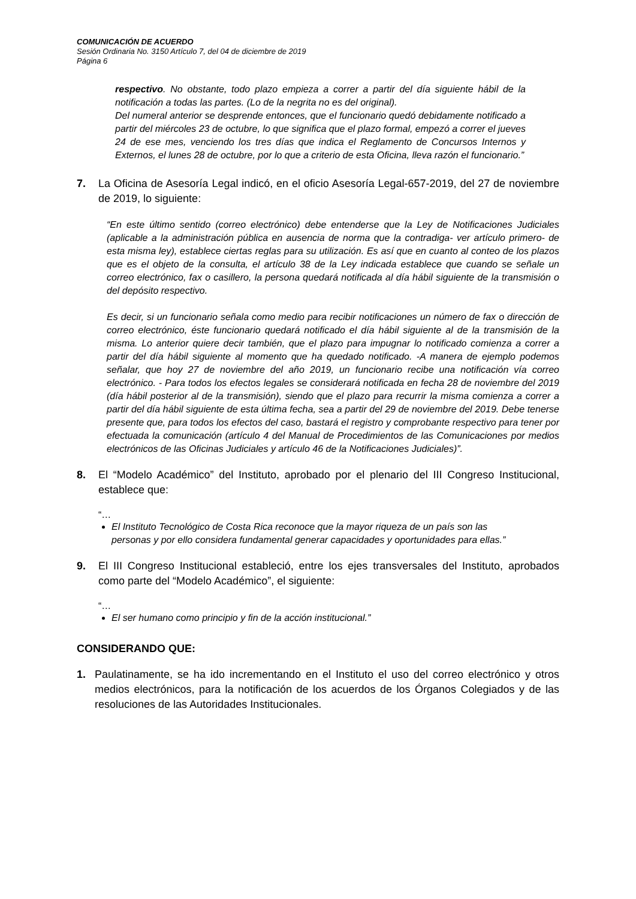COMUNICACIÓN DE ACUERDO
Sesión Ordinaria No. 3150 Artículo 7, del 04 de diciembre de 2019
Página 6
respectivo. No obstante, todo plazo empieza a correr a partir del día siguiente hábil de la notificación a todas las partes. (Lo de la negrita no es del original).
Del numeral anterior se desprende entonces, que el funcionario quedó debidamente notificado a partir del miércoles 23 de octubre, lo que significa que el plazo formal, empezó a correr el jueves 24 de ese mes, venciendo los tres días que indica el Reglamento de Concursos Internos y Externos, el lunes 28 de octubre, por lo que a criterio de esta Oficina, lleva razón el funcionario.”
7. La Oficina de Asesoría Legal indicó, en el oficio Asesoría Legal-657-2019, del 27 de noviembre de 2019, lo siguiente:
“En este último sentido (correo electrónico) debe entenderse que la Ley de Notificaciones Judiciales (aplicable a la administración pública en ausencia de norma que la contradiga- ver artículo primero- de esta misma ley), establece ciertas reglas para su utilización. Es así que en cuanto al conteo de los plazos que es el objeto de la consulta, el artículo 38 de la Ley indicada establece que cuando se señale un correo electrónico, fax o casillero, la persona quedará notificada al día hábil siguiente de la transmisión o del depósito respectivo.
Es decir, si un funcionario señala como medio para recibir notificaciones un número de fax o dirección de correo electrónico, éste funcionario quedará notificado el día hábil siguiente al de la transmisión de la misma. Lo anterior quiere decir también, que el plazo para impugnar lo notificado comienza a correr a partir del día hábil siguiente al momento que ha quedado notificado. -A manera de ejemplo podemos señalar, que hoy 27 de noviembre del año 2019, un funcionario recibe una notificación vía correo electrónico. - Para todos los efectos legales se considerará notificada en fecha 28 de noviembre del 2019 (día hábil posterior al de la transmisión), siendo que el plazo para recurrir la misma comienza a correr a partir del día hábil siguiente de esta última fecha, sea a partir del 29 de noviembre del 2019. Debe tenerse presente que, para todos los efectos del caso, bastará el registro y comprobante respectivo para tener por efectuada la comunicación (artículo 4 del Manual de Procedimientos de las Comunicaciones por medios electrónicos de las Oficinas Judiciales y artículo 46 de la Notificaciones Judiciales)”.
8. El “Modelo Académico” del Instituto, aprobado por el plenario del III Congreso Institucional, establece que:
“…
El Instituto Tecnológico de Costa Rica reconoce que la mayor riqueza de un país son las personas y por ello considera fundamental generar capacidades y oportunidades para ellas.”
9. El III Congreso Institucional estableció, entre los ejes transversales del Instituto, aprobados como parte del “Modelo Académico”, el siguiente:
“…
El ser humano como principio y fin de la acción institucional.”
CONSIDERANDO QUE:
1. Paulatinamente, se ha ido incrementando en el Instituto el uso del correo electrónico y otros medios electrónicos, para la notificación de los acuerdos de los Órganos Colegiados y de las resoluciones de las Autoridades Institucionales.